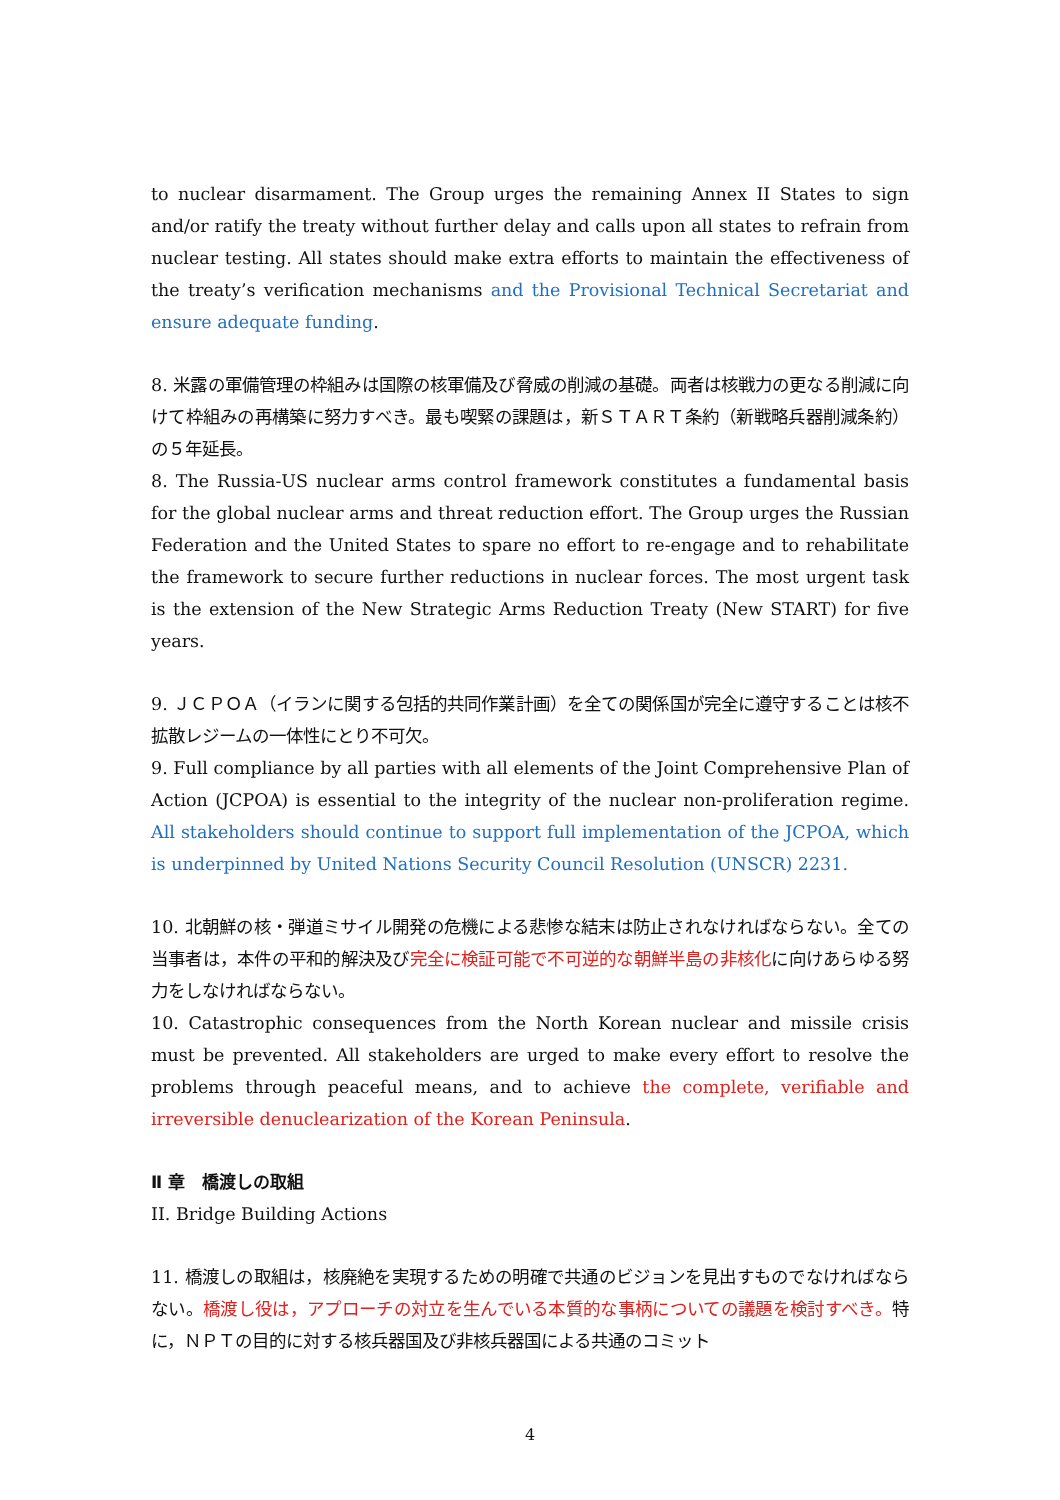to nuclear disarmament. The Group urges the remaining Annex II States to sign and/or ratify the treaty without further delay and calls upon all states to refrain from nuclear testing. All states should make extra efforts to maintain the effectiveness of the treaty’s verification mechanisms and the Provisional Technical Secretariat and ensure adequate funding.
8. 米露の軍備管理の枠組みは国際の核軍備及び脅威の削減の基礎。両者は核戦力の更なる削減に向けて枠組みの再構築に努力すべき。最も喫緊の課題は，新ＳＴＡＲＴ条約（新戦略兵器削減条約）の５年延長。
8. The Russia-US nuclear arms control framework constitutes a fundamental basis for the global nuclear arms and threat reduction effort. The Group urges the Russian Federation and the United States to spare no effort to re-engage and to rehabilitate the framework to secure further reductions in nuclear forces. The most urgent task is the extension of the New Strategic Arms Reduction Treaty (New START) for five years.
9. ＪＣＰＯＡ（イランに関する包括的共同作業計画）を全ての関係国が完全に遵守することは核不拡散レジームの一体性にとり不可欠。
9. Full compliance by all parties with all elements of the Joint Comprehensive Plan of Action (JCPOA) is essential to the integrity of the nuclear non-proliferation regime. All stakeholders should continue to support full implementation of the JCPOA, which is underpinned by United Nations Security Council Resolution (UNSCR) 2231.
10. 北朝鮮の核・弾道ミサイル開発の危機による悲惨な結末は防止されなければならない。全ての当事者は，本件の平和的解決及び完全に検証可能で不可逆的な朝鮮半島の非核化に向けあらゆる努力をしなければならない。
10. Catastrophic consequences from the North Korean nuclear and missile crisis must be prevented. All stakeholders are urged to make every effort to resolve the problems through peaceful means, and to achieve the complete, verifiable and irreversible denuclearization of the Korean Peninsula.
Ⅱ 章　橋渡しの取組
II. Bridge Building Actions
11. 橋渡しの取組は，核廃絶を実現するための明確で共通のビジョンを見出すものでなければならない。橋渡し役は，アプローチの対立を生んでいる本質的な事柄についての議題を検討すべき。特に，ＮＰＴの目的に対する核兵器国及び非核兵器国による共通のコミット
4